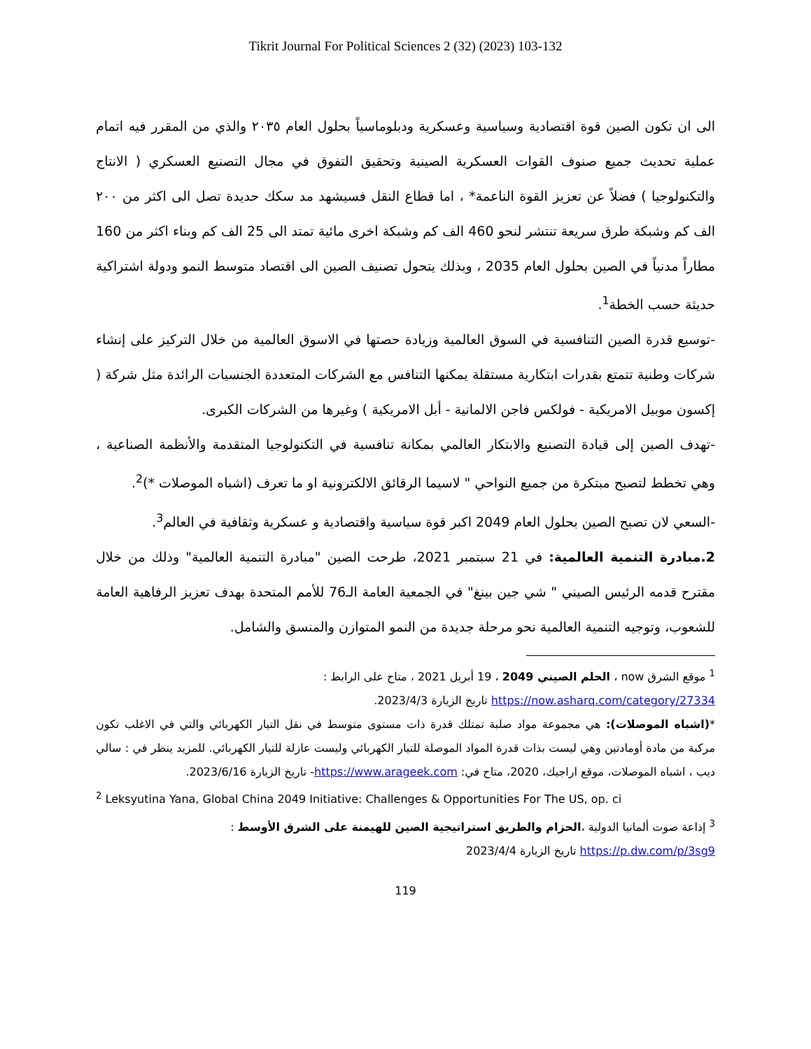Tikrit Journal For Political Sciences 2 (32) (2023) 103-132
الى ان تكون الصين قوة اقتصادية وسياسية وعسكرية ودبلوماسياً بحلول العام ٢٠٣٥ والذي من المقرر فيه اتمام عملية تحديث جميع صنوف القوات العسكرية الصينية وتحقيق التفوق في مجال التصنيع العسكري ( الانتاج والتكنولوجيا ) فضلاً عن تعزيز القوة الناعمة* ، اما قطاع النقل فسيشهد مد سكك حديدة تصل الى اكثر من ٢٠٠ الف كم وشبكة طرق سريعة تنتشر لنحو 460 الف كم وشبكة اخرى مائية تمتد الى 25 الف كم وبناء اكثر من 160 مطاراً مدنياً في الصين بحلول العام 2035 ، وبذلك يتحول تصنيف الصين الى اقتصاد متوسط النمو ودولة اشتراكية حديثة حسب الخطة<sup>1</sup>.
-توسيع قدرة الصين التنافسية في السوق العالمية وزيادة حصتها في الاسوق العالمية من خلال التركيز على إنشاء شركات وطنية تتمتع بقدرات ابتكارية مستقلة يمكنها التنافس مع الشركات المتعددة الجنسيات الرائدة مثل شركة ( إكسون موبيل الامريكية - فولكس فاجن الالمانية - أبل الامريكية ) وغيرها من الشركات الكبرى.
-تهدف الصين إلى قيادة التصنيع والابتكار العالمي بمكانة تنافسية في التكنولوجيا المتقدمة والأنظمة الصناعية ، وهي تخطط لتصبح مبتكرة من جميع النواحي " لاسيما الرقائق الالكترونية او ما تعرف (اشباه الموصلات *)<sup>2</sup>.
-السعي لان تصبح الصين بحلول العام 2049 اكبر قوة سياسية واقتصادية و عسكرية وثقافية في العالم<sup>3</sup>.
2.مبادرة التنمية العالمية: في 21 سبتمبر 2021، طرحت الصين "مبادرة التنمية العالمية" وذلك من خلال مقترح قدمه الرئيس الصيني " شي جين بينغ" في الجمعية العامة الـ76 للأمم المتحدة بهدف تعزيز الرفاهية العامة للشعوب، وتوجيه التنمية العالمية نحو مرحلة جديدة من النمو المتوازن والمنسق والشامل.
<sup>1</sup> موقع الشرق now ، الحلم الصيني 2049 ، 19 أبريل 2021 ، متاح على الرابط :
https://now.asharq.com/category/27334 تاريخ الزيارة 2023/4/3.
*(اشباه الموصلات): هي مجموعة مواد صلبة تمتلك قدرة ذات مستوى متوسط في نقل التيار الكهربائي والتي في الاغلب تكون مركبة من مادة أومادتين وهي ليست بذات قدرة المواد الموصلة للتيار الكهربائي وليست عازلة للتيار الكهربائي. للمزيد ينظر في : سالي ديب ، اشباه الموصلات، موقع اراجيك، 2020، متاح في: https://www.arageek.com- تاريخ الزيارة 2023/6/16.
<sup>2</sup> Leksyutina Yana, Global China 2049 Initiative: Challenges & Opportunities For The US, op. ci
<sup>3</sup> إذاعة صوت ألمانيا الدولية ،الحزام والطريق استراتيجية الصين للهيمنة على الشرق الأوسط :
https://p.dw.com/p/3sg9 تاريخ الزيارة 2023/4/4
119